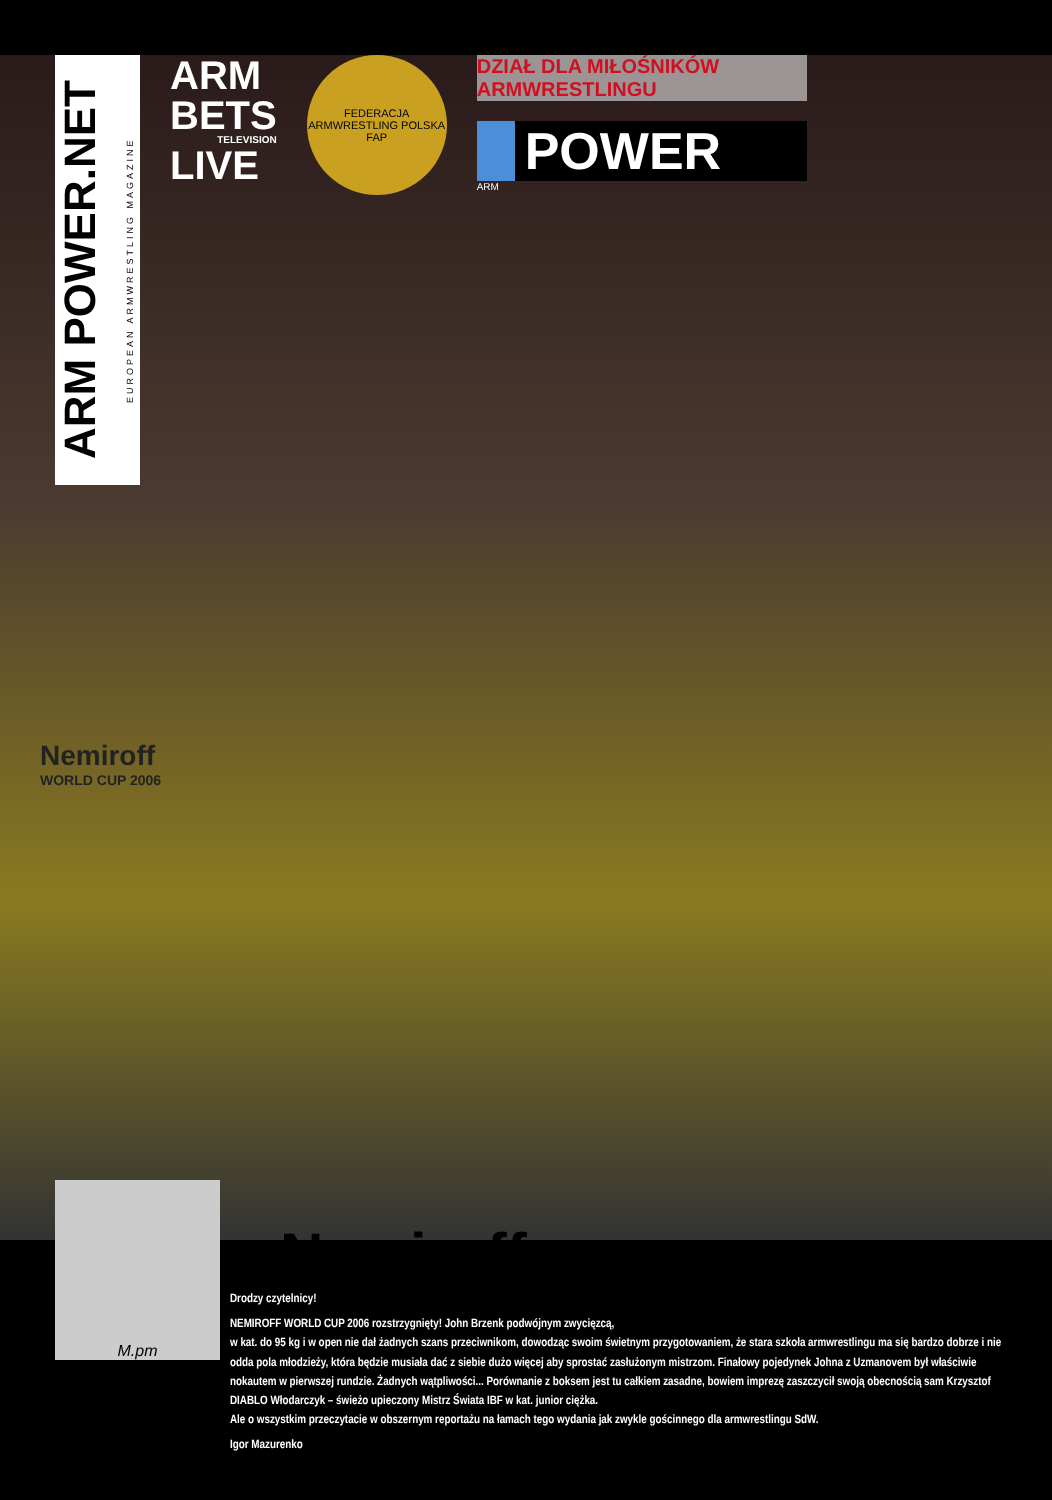ARM POWER.NET EUROPEAN ARMWRESTLING MAGAZINE
ARM
BETS
TELEVISION
LIVE
FEDERACJA ARMWRESTLING POLSKA
FAP
DZIAŁ DLA MIŁOŚNIKÓW ARMWRESTLINGU
POWER
ARM
Nemiroff
WORLD CUP 2006
Nemiroff
M.pm
Drodzy czytelnicy!
NEMIROFF WORLD CUP 2006 rozstrzygnięty! John Brzenk podwójnym zwycięzcą,
w kat. do 95 kg i w open nie dał żadnych szans przeciwnikom, dowodząc swoim świetnym przygotowaniem, że stara szkoła armwrestlingu ma się bardzo dobrze i nie odda pola młodzieży, która będzie musiała dać z siebie dużo więcej aby sprostać zasłużonym mistrzom. Finałowy pojedynek Johna z Uzmanovem był właściwie nokautem w pierwszej rundzie. Żadnych wątpliwości... Porównanie z boksem jest tu całkiem zasadne, bowiem imprezę zaszczycił swoją obecnością sam Krzysztof DIABLO Włodarczyk – świeżo upieczony Mistrz Świata IBF w kat. junior ciężka.
Ale o wszystkim przeczytacie w obszernym reportażu na łamach tego wydania jak zwykle gościnnego dla armwrestlingu SdW.
Igor Mazurenko